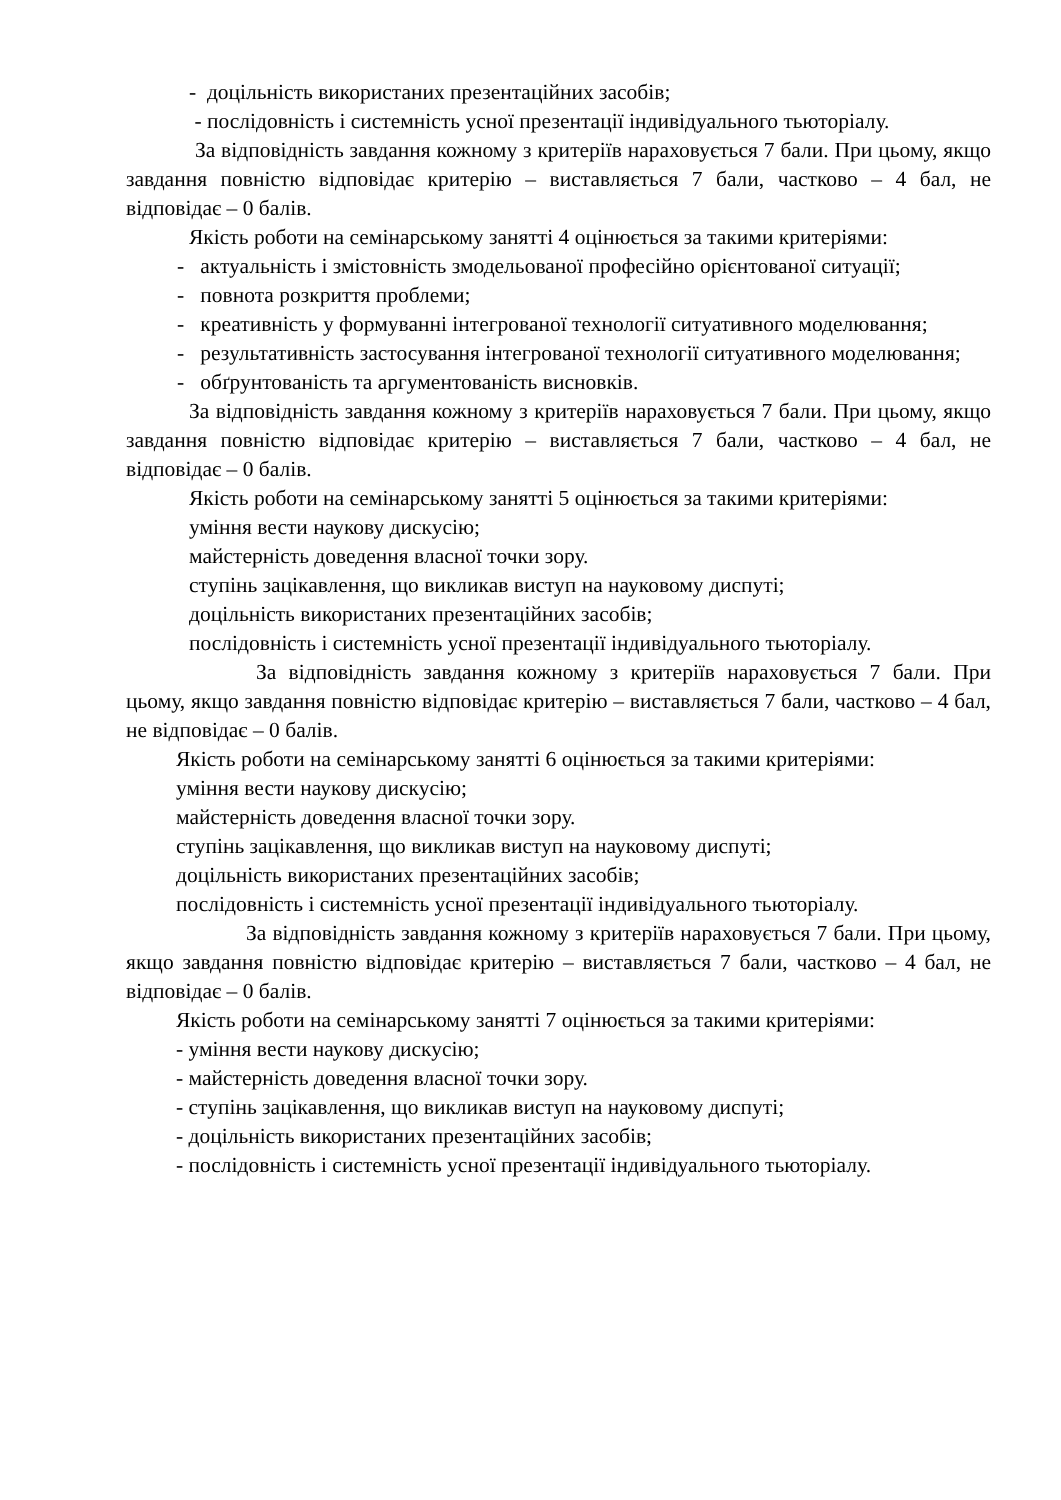- доцільність використаних презентаційних засобів;
- послідовність і системність усної презентації індивідуального тьюторіалу.
За відповідність завдання кожному з критеріїв нараховується 7 бали. При цьому, якщо завдання повністю відповідає критерію – виставляється 7 бали, частково – 4 бал, не відповідає – 0 балів.
Якість роботи на семінарському занятті 4 оцінюється за такими критеріями:
- актуальність і змістовність змодельованої професійно орієнтованої ситуації;
- повнота розкриття проблеми;
- креативність у формуванні інтегрованої технології ситуативного моделювання;
- результативність застосування інтегрованої технології ситуативного моделювання;
- обґрунтованість та аргументованість висновків.
За відповідність завдання кожному з критеріїв нараховується 7 бали. При цьому, якщо завдання повністю відповідає критерію – виставляється 7 бали, частково – 4 бал, не відповідає – 0 балів.
Якість роботи на семінарському занятті 5 оцінюється за такими критеріями:
уміння вести наукову дискусію;
майстерність доведення власної точки зору.
ступінь зацікавлення, що викликав виступ на науковому диспуті;
доцільність використаних презентаційних засобів;
послідовність і системність усної презентації індивідуального тьюторіалу.
За відповідність завдання кожному з критеріїв нараховується 7 бали. При цьому, якщо завдання повністю відповідає критерію – виставляється 7 бали, частково – 4 бал, не відповідає – 0 балів.
Якість роботи на семінарському занятті 6 оцінюється за такими критеріями:
уміння вести наукову дискусію;
майстерність доведення власної точки зору.
ступінь зацікавлення, що викликав виступ на науковому диспуті;
доцільність використаних презентаційних засобів;
послідовність і системність усної презентації індивідуального тьюторіалу.
За відповідність завдання кожному з критеріїв нараховується 7 бали. При цьому, якщо завдання повністю відповідає критерію – виставляється 7 бали, частково – 4 бал, не відповідає – 0 балів.
Якість роботи на семінарському занятті 7 оцінюється за такими критеріями:
- уміння вести наукову дискусію;
- майстерність доведення власної точки зору.
- ступінь зацікавлення, що викликав виступ на науковому диспуті;
- доцільність використаних презентаційних засобів;
- послідовність і системність усної презентації індивідуального тьюторіалу.